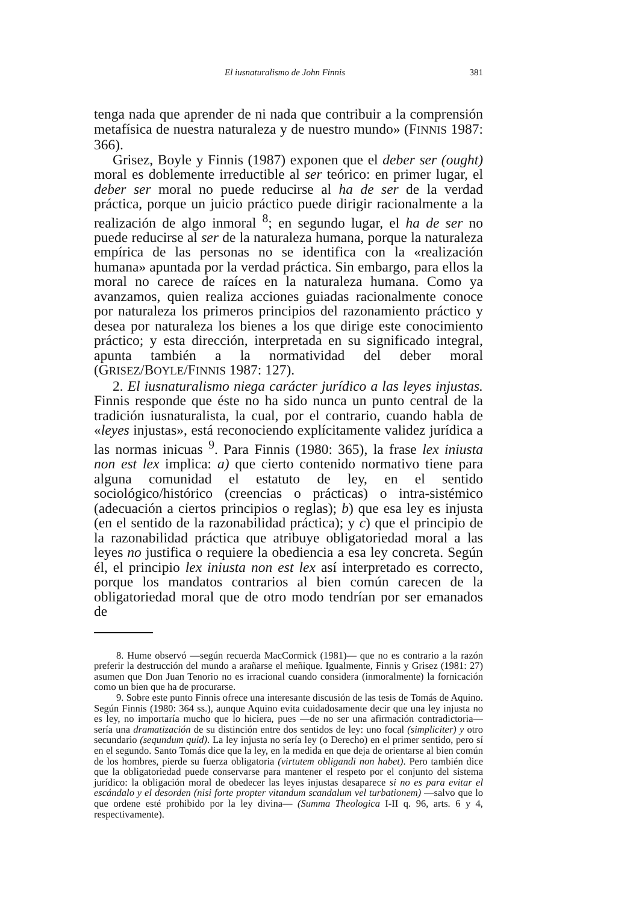El iusnaturalismo de John Finnis 381
tenga nada que aprender de ni nada que contribuir a la comprensión metafísica de nuestra naturaleza y de nuestro mundo» (FINNIS 1987: 366).
Grisez, Boyle y Finnis (1987) exponen que el deber ser (ought) moral es doblemente irreductible al ser teórico: en primer lugar, el deber ser moral no puede reducirse al ha de ser de la verdad práctica, porque un juicio práctico puede dirigir racionalmente a la realización de algo inmoral <sup>8</sup>; en segundo lugar, el ha de ser no puede reducirse al ser de la naturaleza humana, porque la naturaleza empírica de las personas no se identifica con la «realización humana» apuntada por la verdad práctica. Sin embargo, para ellos la moral no carece de raíces en la naturaleza humana. Como ya avanzamos, quien realiza acciones guiadas racionalmente conoce por naturaleza los primeros principios del razonamiento práctico y desea por naturaleza los bienes a los que dirige este conocimiento práctico; y esta dirección, interpretada en su significado integral, apunta también a la normatividad del deber moral (GRISEZ/BOYLE/FINNIS 1987: 127).
2. El iusnaturalismo niega carácter jurídico a las leyes injustas. Finnis responde que éste no ha sido nunca un punto central de la tradición iusnaturalista, la cual, por el contrario, cuando habla de «leyes injustas», está reconociendo explícitamente validez jurídica a las normas inicuas <sup>9</sup>. Para Finnis (1980: 365), la frase lex iniusta non est lex implica: a) que cierto contenido normativo tiene para alguna comunidad el estatuto de ley, en el sentido sociológico/histórico (creencias o prácticas) o intra-sistémico (adecuación a ciertos principios o reglas); b) que esa ley es injusta (en el sentido de la razonabilidad práctica); y c) que el principio de la razonabilidad práctica que atribuye obligatoriedad moral a las leyes no justifica o requiere la obediencia a esa ley concreta. Según él, el principio lex iniusta non est lex así interpretado es correcto, porque los mandatos contrarios al bien común carecen de la obligatoriedad moral que de otro modo tendrían por ser emanados de
8. Hume observó —según recuerda MacCormick (1981)— que no es contrario a la razón preferir la destrucción del mundo a arañarse el meñique. Igualmente, Finnis y Grisez (1981: 27) asumen que Don Juan Tenorio no es irracional cuando considera (inmoralmente) la fornicación como un bien que ha de procurarse.
9. Sobre este punto Finnis ofrece una interesante discusión de las tesis de Tomás de Aquino. Según Finnis (1980: 364 ss.), aunque Aquino evita cuidadosamente decir que una ley injusta no es ley, no importaría mucho que lo hiciera, pues —de no ser una afirmación contradictoria— sería una dramatización de su distinción entre dos sentidos de ley: uno focal (simpliciter) y otro secundario (sequndum quid). La ley injusta no sería ley (o Derecho) en el primer sentido, pero sí en el segundo. Santo Tomás dice que la ley, en la medida en que deja de orientarse al bien común de los hombres, pierde su fuerza obligatoria (virtutem obligandi non habet). Pero también dice que la obligatoriedad puede conservarse para mantener el respeto por el conjunto del sistema jurídico: la obligación moral de obedecer las leyes injustas desaparece si no es para evitar el escándalo y el desorden (nisi forte propter vitandum scandalum vel turbationem) —salvo que lo que ordene esté prohibido por la ley divina— (Summa Theologica I-II q. 96, arts. 6 y 4, respectivamente).